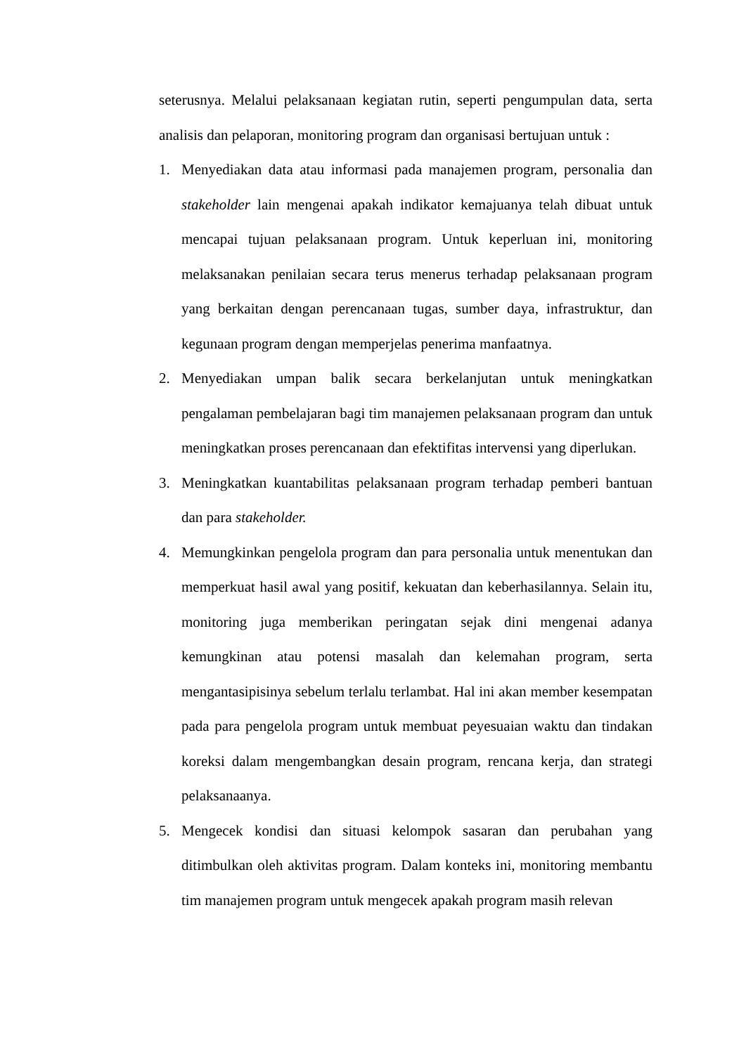seterusnya. Melalui pelaksanaan kegiatan rutin, seperti pengumpulan data, serta analisis dan pelaporan, monitoring program dan organisasi bertujuan untuk :
1. Menyediakan data atau informasi pada manajemen program, personalia dan stakeholder lain mengenai apakah indikator kemajuanya telah dibuat untuk mencapai tujuan pelaksanaan program. Untuk keperluan ini, monitoring melaksanakan penilaian secara terus menerus terhadap pelaksanaan program yang berkaitan dengan perencanaan tugas, sumber daya, infrastruktur, dan kegunaan program dengan memperjelas penerima manfaatnya.
2. Menyediakan umpan balik secara berkelanjutan untuk meningkatkan pengalaman pembelajaran bagi tim manajemen pelaksanaan program dan untuk meningkatkan proses perencanaan dan efektifitas intervensi yang diperlukan.
3. Meningkatkan kuantabilitas pelaksanaan program terhadap pemberi bantuan dan para stakeholder.
4. Memungkinkan pengelola program dan para personalia untuk menentukan dan memperkuat hasil awal yang positif, kekuatan dan keberhasilannya. Selain itu, monitoring juga memberikan peringatan sejak dini mengenai adanya kemungkinan atau potensi masalah dan kelemahan program, serta mengantasipisinya sebelum terlalu terlambat. Hal ini akan member kesempatan pada para pengelola program untuk membuat peyesuaian waktu dan tindakan koreksi dalam mengembangkan desain program, rencana kerja, dan strategi pelaksanaanya.
5. Mengecek kondisi dan situasi kelompok sasaran dan perubahan yang ditimbulkan oleh aktivitas program. Dalam konteks ini, monitoring membantu tim manajemen program untuk mengecek apakah program masih relevan